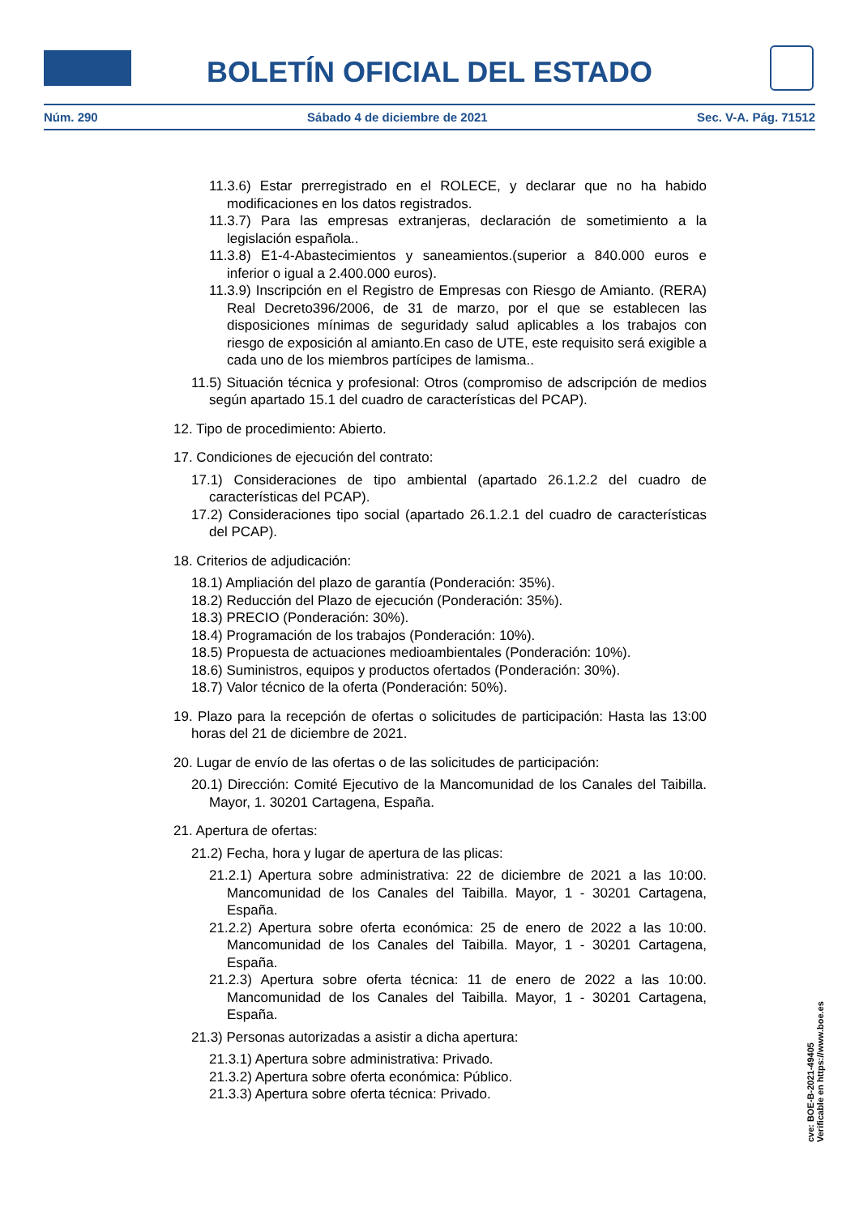BOLETÍN OFICIAL DEL ESTADO
Núm. 290 Sábado 4 de diciembre de 2021 Sec. V-A. Pág. 71512
11.3.6) Estar prerregistrado en el ROLECE, y declarar que no ha habido modificaciones en los datos registrados.
11.3.7) Para las empresas extranjeras, declaración de sometimiento a la legislación española..
11.3.8) E1-4-Abastecimientos y saneamientos.(superior a 840.000 euros e inferior o igual a 2.400.000 euros).
11.3.9) Inscripción en el Registro de Empresas con Riesgo de Amianto. (RERA) Real Decreto396/2006, de 31 de marzo, por el que se establecen las disposiciones mínimas de seguridady salud aplicables a los trabajos con riesgo de exposición al amianto.En caso de UTE, este requisito será exigible a cada uno de los miembros partícipes de lamisma..
11.5) Situación técnica y profesional: Otros (compromiso de adscripción de medios según apartado 15.1 del cuadro de características del PCAP).
12. Tipo de procedimiento: Abierto.
17. Condiciones de ejecución del contrato:
17.1) Consideraciones de tipo ambiental (apartado 26.1.2.2 del cuadro de características del PCAP).
17.2) Consideraciones tipo social (apartado 26.1.2.1 del cuadro de características del PCAP).
18. Criterios de adjudicación:
18.1) Ampliación del plazo de garantía (Ponderación: 35%).
18.2) Reducción del Plazo de ejecución (Ponderación: 35%).
18.3) PRECIO (Ponderación: 30%).
18.4) Programación de los trabajos (Ponderación: 10%).
18.5) Propuesta de actuaciones medioambientales (Ponderación: 10%).
18.6) Suministros, equipos y productos ofertados (Ponderación: 30%).
18.7) Valor técnico de la oferta (Ponderación: 50%).
19. Plazo para la recepción de ofertas o solicitudes de participación: Hasta las 13:00 horas del 21 de diciembre de 2021.
20. Lugar de envío de las ofertas o de las solicitudes de participación:
20.1) Dirección: Comité Ejecutivo de la Mancomunidad de los Canales del Taibilla. Mayor, 1. 30201 Cartagena, España.
21. Apertura de ofertas:
21.2) Fecha, hora y lugar de apertura de las plicas:
21.2.1) Apertura sobre administrativa: 22 de diciembre de 2021 a las 10:00. Mancomunidad de los Canales del Taibilla. Mayor, 1 - 30201 Cartagena, España.
21.2.2) Apertura sobre oferta económica: 25 de enero de 2022 a las 10:00. Mancomunidad de los Canales del Taibilla. Mayor, 1 - 30201 Cartagena, España.
21.2.3) Apertura sobre oferta técnica: 11 de enero de 2022 a las 10:00. Mancomunidad de los Canales del Taibilla. Mayor, 1 - 30201 Cartagena, España.
21.3) Personas autorizadas a asistir a dicha apertura:
21.3.1) Apertura sobre administrativa: Privado.
21.3.2) Apertura sobre oferta económica: Público.
21.3.3) Apertura sobre oferta técnica: Privado.
cve: BOE-B-2021-49405
Verificable en https://www.boe.es